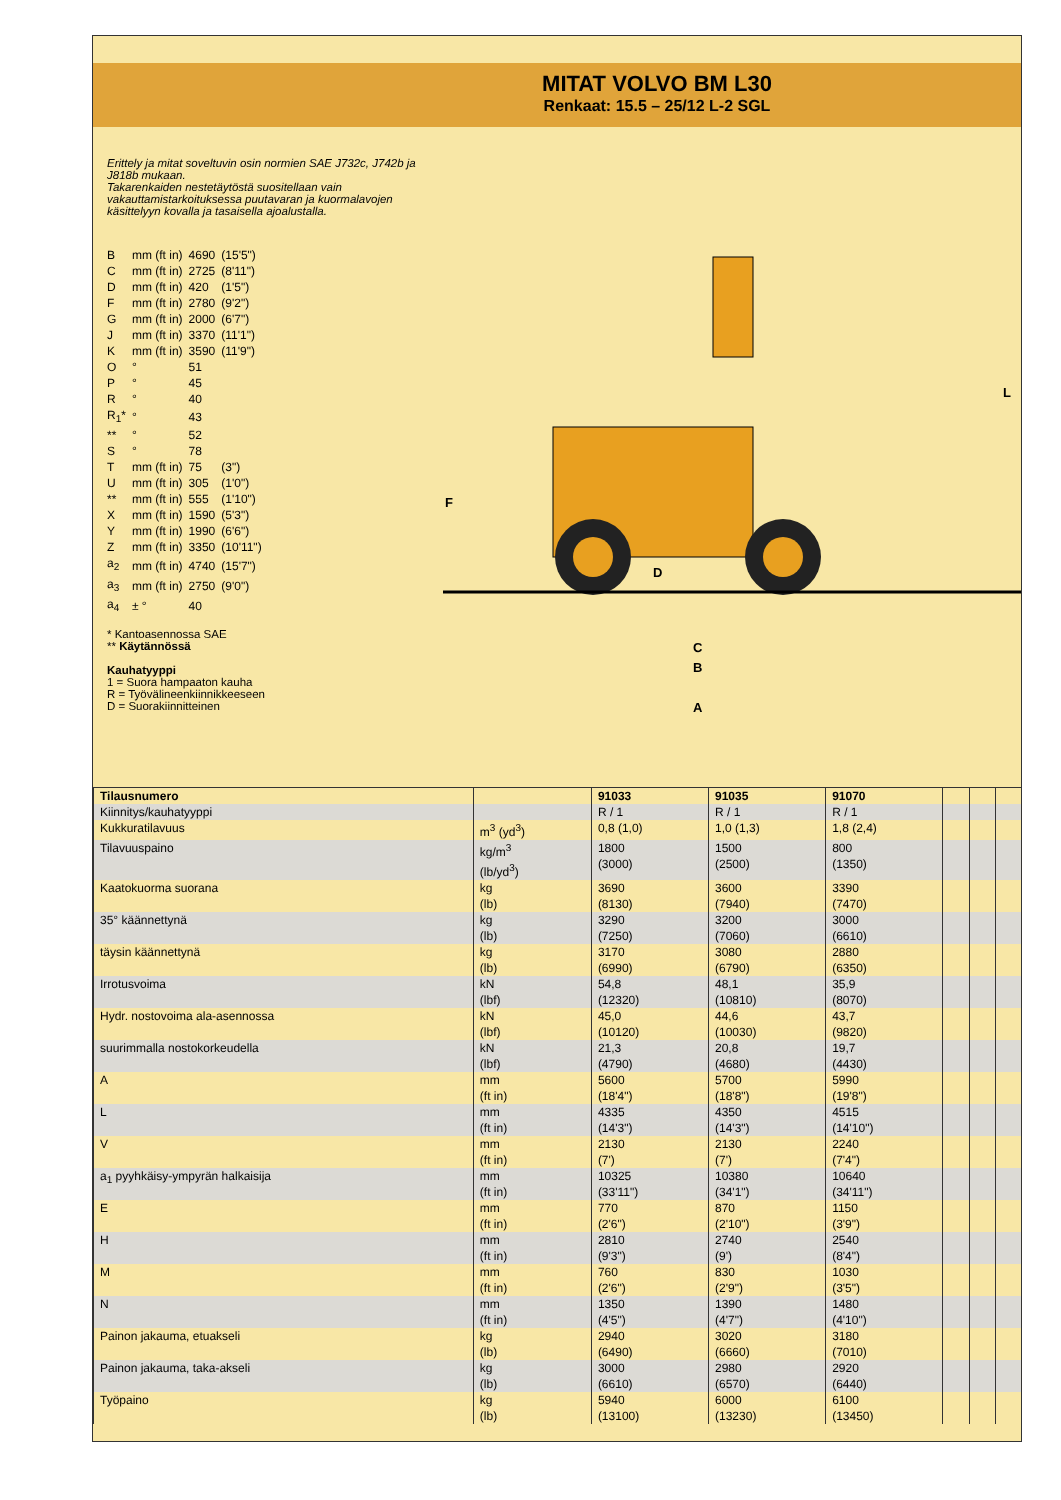MITAT VOLVO BM L30
Renkaat: 15.5 – 25/12 L-2 SGL
Erittely ja mitat soveltuvin osin normien SAE J732c, J742b ja J818b mukaan.
Takarenkaiden nestetäytöstä suositellaan vain vakauttamistarkoituksessa puutavaran ja kuormalavojen käsittelyyn kovalla ja tasaisella ajoalustalla.
| B | mm (ft in) | 4690 | (15'5") |
| C | mm (ft in) | 2725 | (8'11") |
| D | mm (ft in) | 420 | (1'5") |
| F | mm (ft in) | 2780 | (9'2") |
| G | mm (ft in) | 2000 | (6'7") |
| J | mm (ft in) | 3370 | (11'1") |
| K | mm (ft in) | 3590 | (11'9") |
| O | ° | 51 | |
| P | ° | 45 | |
| R | ° | 40 | |
| R<sub>1</sub>* | ° | 43 | |
| ** | ° | 52 | |
| S | ° | 78 | |
| T | mm (ft in) | 75 | (3") |
| U | mm (ft in) | 305 | (1'0") |
| ** | mm (ft in) | 555 | (1'10") |
| X | mm (ft in) | 1590 | (5'3") |
| Y | mm (ft in) | 1990 | (6'6") |
| Z | mm (ft in) | 3350 | (10'11") |
| a<sub>2</sub> | mm (ft in) | 4740 | (15'7") |
| a<sub>3</sub> | mm (ft in) | 2750 | (9'0") |
| a<sub>4</sub> | ± ° | 40 | |
* Kantoasennossa SAE
** Käytännössä
Kauhatyyppi
1 = Suora hampaaton kauha
R = Työvälineenkiinnikkeeseen
D = Suorakiinnitteinen
F
A
B
C
D
L
| Tilausnumero | | 91033 | 91035 | 91070 | | | |
| --- | --- | --- | --- | --- | --- | --- | --- |
| Kiinnitys/kauhatyyppi | | R / 1 | R / 1 | R / 1 | | | |
| Kukkuratilavuus | m<sup>3</sup> (yd<sup>3</sup>) | 0,8 (1,0) | 1,0 (1,3) | 1,8 (2,4) | | | |
| Tilavuuspaino | kg/m<sup>3</sup> (lb/yd<sup>3</sup>) | 1800 (3000) | 1500 (2500) | 800 (1350) | | | |
| Kaatokuorma suorana | kg (lb) | 3690 (8130) | 3600 (7940) | 3390 (7470) | | | |
| 35° käännettynä | kg (lb) | 3290 (7250) | 3200 (7060) | 3000 (6610) | | | |
| täysin käännettynä | kg (lb) | 3170 (6990) | 3080 (6790) | 2880 (6350) | | | |
| Irrotusvoima | kN (lbf) | 54,8 (12320) | 48,1 (10810) | 35,9 (8070) | | | |
| Hydr. nostovoima ala-asennossa | kN (lbf) | 45,0 (10120) | 44,6 (10030) | 43,7 (9820) | | | |
| suurimmalla nostokorkeudella | kN (lbf) | 21,3 (4790) | 20,8 (4680) | 19,7 (4430) | | | |
| A | mm (ft in) | 5600 (18'4") | 5700 (18'8") | 5990 (19'8") | | | |
| L | mm (ft in) | 4335 (14'3") | 4350 (14'3") | 4515 (14'10") | | | |
| V | mm (ft in) | 2130 (7') | 2130 (7') | 2240 (7'4") | | | |
| a<sub>1</sub> pyyhkäisy-ympyrän halkaisija | mm (ft in) | 10325 (33'11") | 10380 (34'1") | 10640 (34'11") | | | |
| E | mm (ft in) | 770 (2'6") | 870 (2'10") | 1150 (3'9") | | | |
| H | mm (ft in) | 2810 (9'3") | 2740 (9') | 2540 (8'4") | | | |
| M | mm (ft in) | 760 (2'6") | 830 (2'9") | 1030 (3'5") | | | |
| N | mm (ft in) | 1350 (4'5") | 1390 (4'7") | 1480 (4'10") | | | |
| Painon jakauma, etuakseli | kg (lb) | 2940 (6490) | 3020 (6660) | 3180 (7010) | | | |
| Painon jakauma, taka-akseli | kg (lb) | 3000 (6610) | 2980 (6570) | 2920 (6440) | | | |
| Työpaino | kg (lb) | 5940 (13100) | 6000 (13230) | 6100 (13450) | | | |